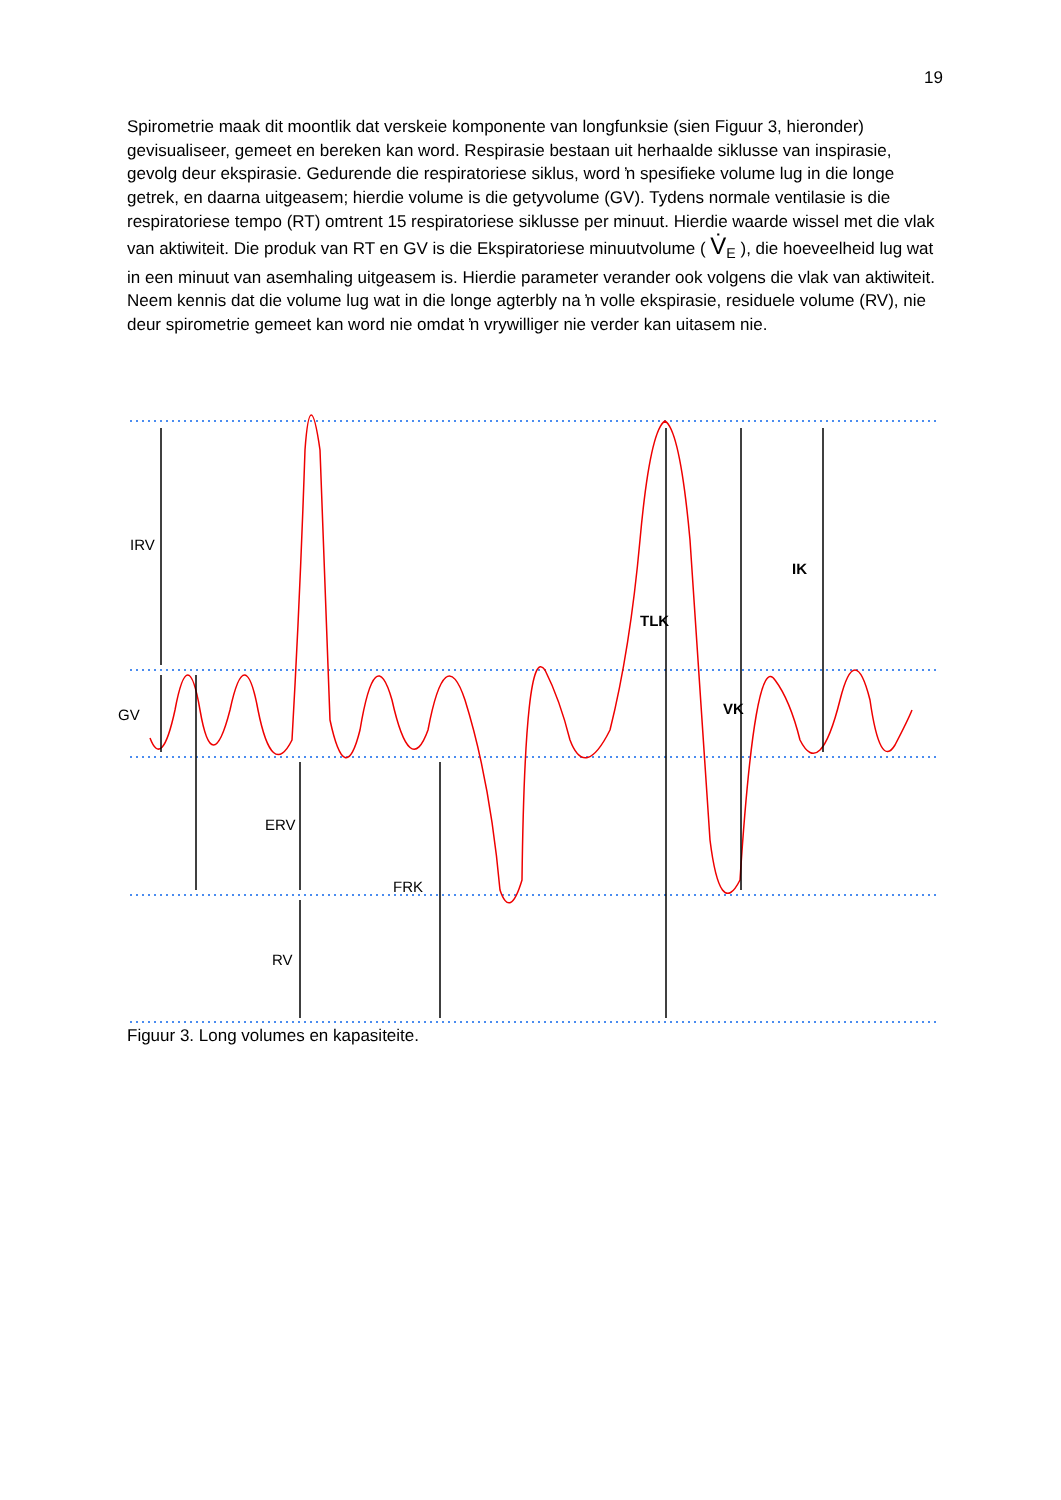19
Spirometrie maak dit moontlik dat verskeie komponente van longfunksie (sien Figuur 3, hieronder) gevisualiseer, gemeet en bereken kan word. Respirasie bestaan uit herhaalde siklusse van inspirasie, gevolg deur ekspirasie. Gedurende die respiratoriese siklus, word ŉ spesifieke volume lug in die longe getrek, en daarna uitgeasem; hierdie volume is die getyvolume (GV). Tydens normale ventilasie is die respiratoriese tempo (RT) omtrent 15 respiratoriese siklusse per minuut. Hierdie waarde wissel met die vlak van aktiwiteit. Die produk van RT en GV is die Ekspiratoriese minuutvolume ( V̇<sub>E</sub> ), die hoeveelheid lug wat in een minuut van asemhaling uitgeasem is. Hierdie parameter verander ook volgens die vlak van aktiwiteit. Neem kennis dat die volume lug wat in die longe agterbly na ŉ volle ekspirasie, residuele volume (RV), nie deur spirometrie gemeet kan word nie omdat ŉ vrywilliger nie verder kan uitasem nie.
IRV
GV
ERV
RV
FRK
TLK
IK
VK
Figuur 3. Long volumes en kapasiteite.